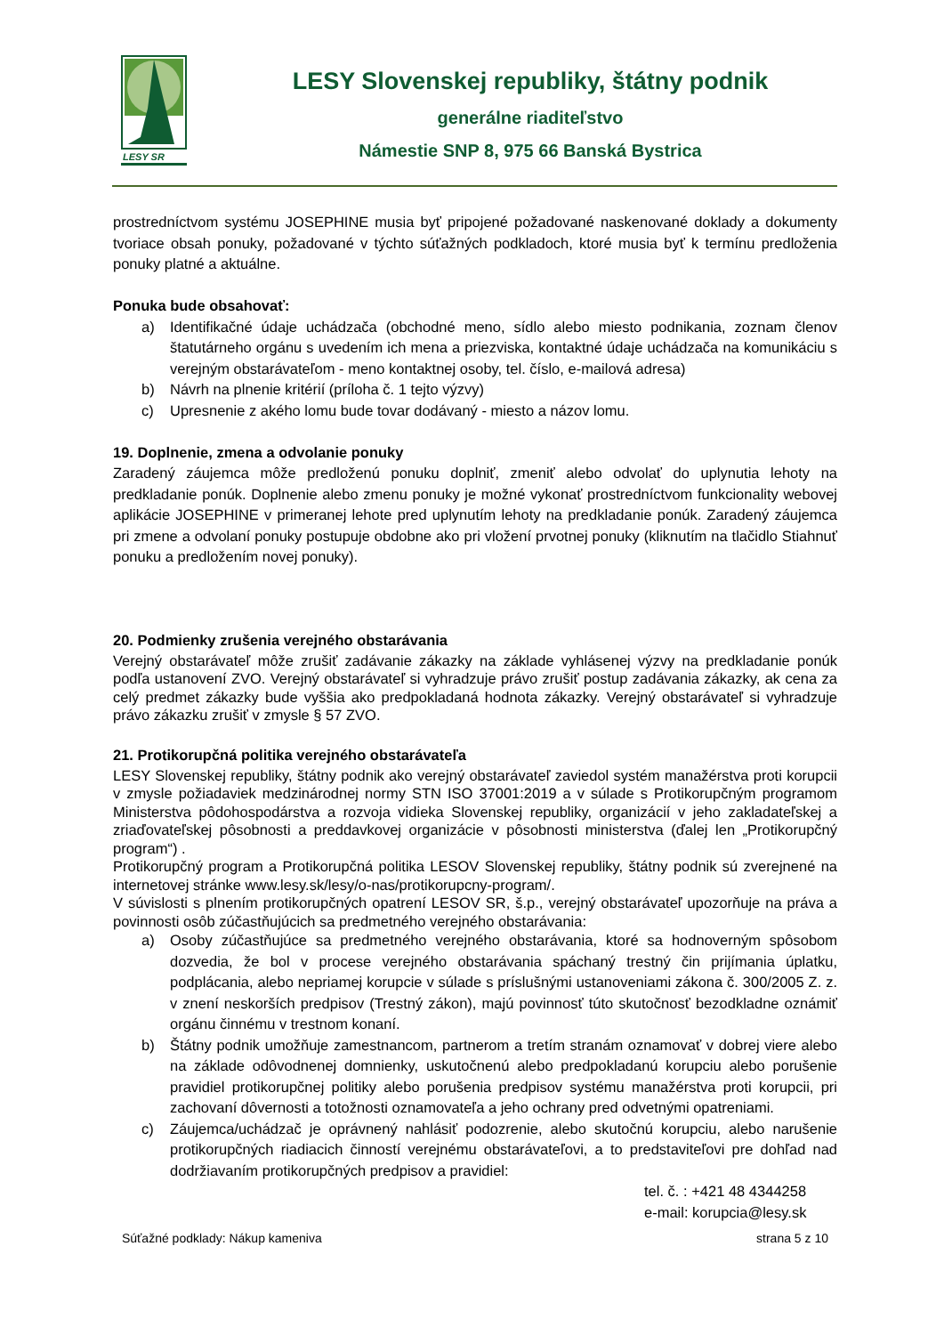LESY SR
LESY Slovenskej republiky, štátny podnik
generálne riaditeľstvo
Námestie SNP 8, 975 66 Banská Bystrica
prostredníctvom systému JOSEPHINE musia byť pripojené požadované naskenované doklady a dokumenty tvoriace obsah ponuky, požadované v týchto súťažných podkladoch, ktoré musia byť k termínu predloženia ponuky platné a aktuálne.
Ponuka bude obsahovať:
a) Identifikačné údaje uchádzača (obchodné meno, sídlo alebo miesto podnikania, zoznam členov štatutárneho orgánu s uvedením ich mena a priezviska, kontaktné údaje uchádzača na komunikáciu s verejným obstarávateľom - meno kontaktnej osoby, tel. číslo, e-mailová adresa)
b) Návrh na plnenie kritérií (príloha č. 1 tejto výzvy)
c) Upresnenie z akého lomu bude tovar dodávaný - miesto a názov lomu.
19. Doplnenie, zmena a odvolanie ponuky
Zaradený záujemca môže predloženú ponuku doplniť, zmeniť alebo odvolať do uplynutia lehoty na predkladanie ponúk. Doplnenie alebo zmenu ponuky je možné vykonať prostredníctvom funkcionality webovej aplikácie JOSEPHINE v primeranej lehote pred uplynutím lehoty na predkladanie ponúk. Zaradený záujemca pri zmene a odvolaní ponuky postupuje obdobne ako pri vložení prvotnej ponuky (kliknutím na tlačidlo Stiahnuť ponuku a predložením novej ponuky).
20. Podmienky zrušenia verejného obstarávania
Verejný obstarávateľ môže zrušiť zadávanie zákazky na základe vyhlásenej výzvy na predkladanie ponúk podľa ustanovení ZVO. Verejný obstarávateľ si vyhradzuje právo zrušiť postup zadávania zákazky, ak cena za celý predmet zákazky bude vyššia ako predpokladaná hodnota zákazky. Verejný obstarávateľ si vyhradzuje právo zákazku zrušiť v zmysle § 57 ZVO.
21. Protikorupčná politika verejného obstarávateľa
LESY Slovenskej republiky, štátny podnik ako verejný obstarávateľ zaviedol systém manažérstva proti korupcii v zmysle požiadaviek medzinárodnej normy STN ISO 37001:2019 a v súlade s Protikorupčným programom Ministerstva pôdohospodárstva a rozvoja vidieka Slovenskej republiky, organizácií v jeho zakladateľskej a zriaďovateľskej pôsobnosti a preddavkovej organizácie v pôsobnosti ministerstva (ďalej len „Protikorupčný program“) .
Protikorupčný program a Protikorupčná politika LESOV Slovenskej republiky, štátny podnik sú zverejnené na internetovej stránke www.lesy.sk/lesy/o-nas/protikorupcny-program/.
V súvislosti s plnením protikorupčných opatrení LESOV SR, š.p., verejný obstarávateľ upozorňuje na práva a povinnosti osôb zúčastňujúcich sa predmetného verejného obstarávania:
a) Osoby zúčastňujúce sa predmetného verejného obstarávania, ktoré sa hodnoverným spôsobom dozvedia, že bol v procese verejného obstarávania spáchaný trestný čin prijímania úplatku, podplácania, alebo nepriamej korupcie v súlade s príslušnými ustanoveniami zákona č. 300/2005 Z. z. v znení neskorších predpisov (Trestný zákon), majú povinnosť túto skutočnosť bezodkladne oznámiť orgánu činnému v trestnom konaní.
b) Štátny podnik umožňuje zamestnancom, partnerom a tretím stranám oznamovať v dobrej viere alebo na základe odôvodnenej domnienky, uskutočnenú alebo predpokladanú korupciu alebo porušenie pravidiel protikorupčnej politiky alebo porušenia predpisov systému manažérstva proti korupcii, pri zachovaní dôvernosti a totožnosti oznamovateľa a jeho ochrany pred odvetnými opatreniami.
c) Záujemca/uchádzač je oprávnený nahlásiť podozrenie, alebo skutočnú korupciu, alebo narušenie protikorupčných riadiacich činností verejnému obstarávateľovi, a to predstaviteľovi pre dohľad nad dodržiavaním protikorupčných predpisov a pravidiel:
tel. č. : +421 48 4344258
e-mail: korupcia@lesy.sk
Súťažné podklady: Nákup kameniva strana 5 z 10